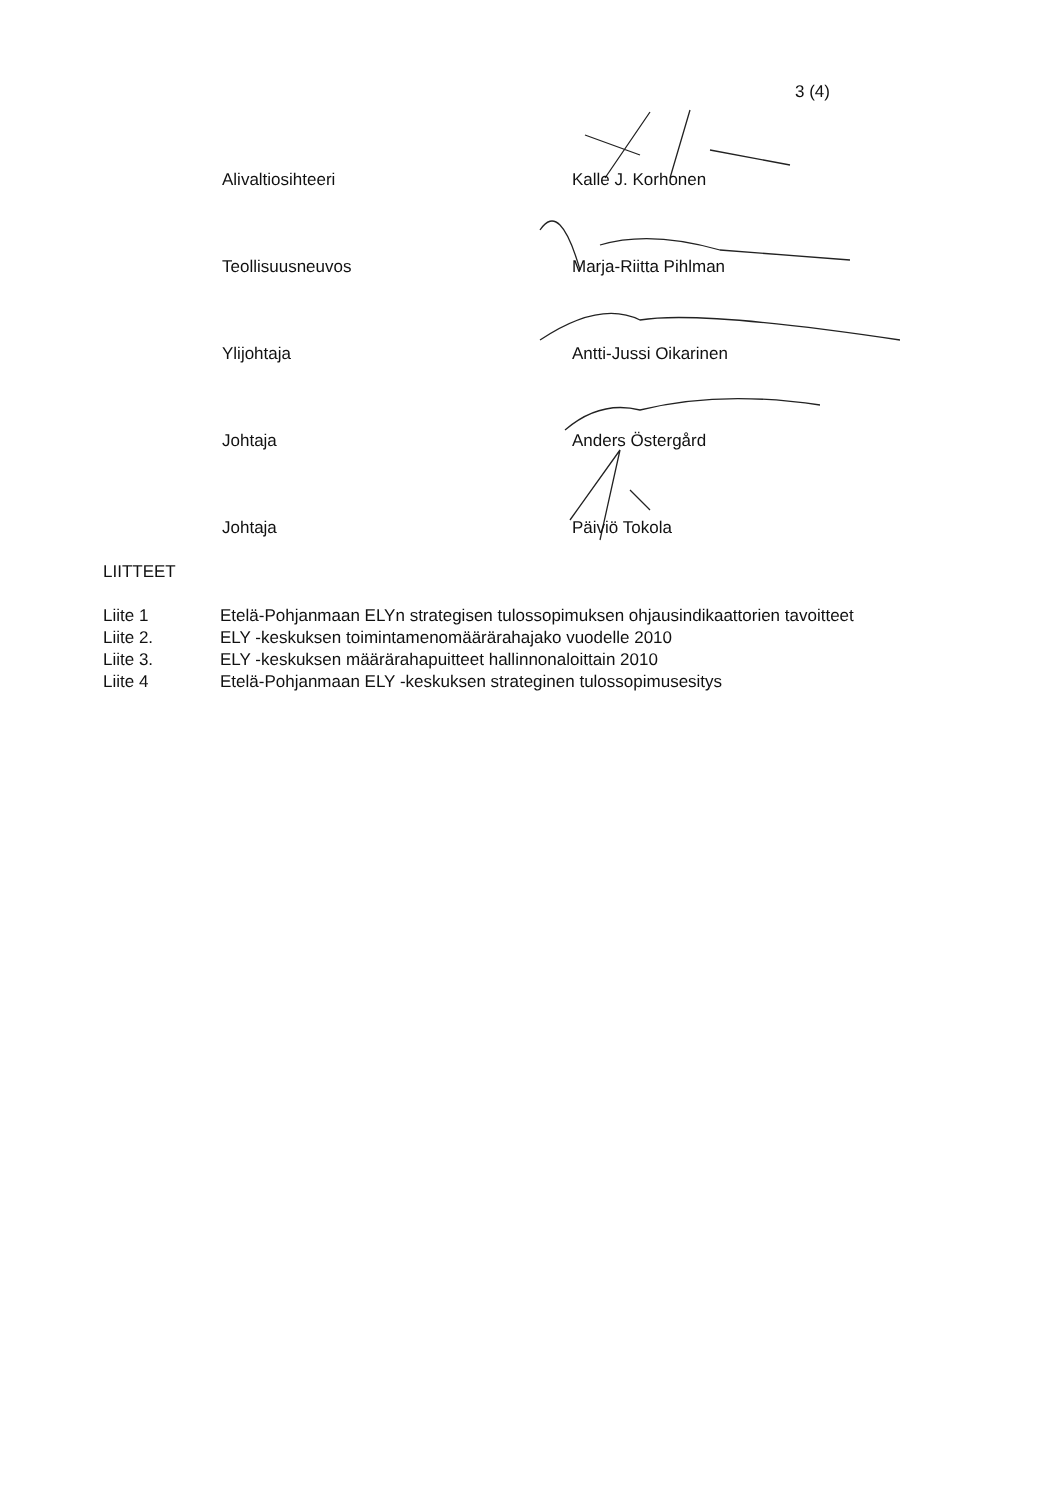3 (4)
Alivaltiosihteeri Kalle J. Korhonen
Teollisuusneuvos Marja-Riitta Pihlman
Ylijohtaja Antti-Jussi Oikarinen
Johtaja Anders Östergård
Johtaja Päiviö Tokola
LIITTEET
Liite 1 Etelä-Pohjanmaan ELYn strategisen tulossopimuksen ohjausindikaattorien tavoitteet
Liite 2. ELY -keskuksen toimintamenomäärärahajako vuodelle 2010
Liite 3. ELY -keskuksen määrärahapuitteet hallinnonaloittain 2010
Liite 4 Etelä-Pohjanmaan ELY -keskuksen strateginen tulossopimusesitys